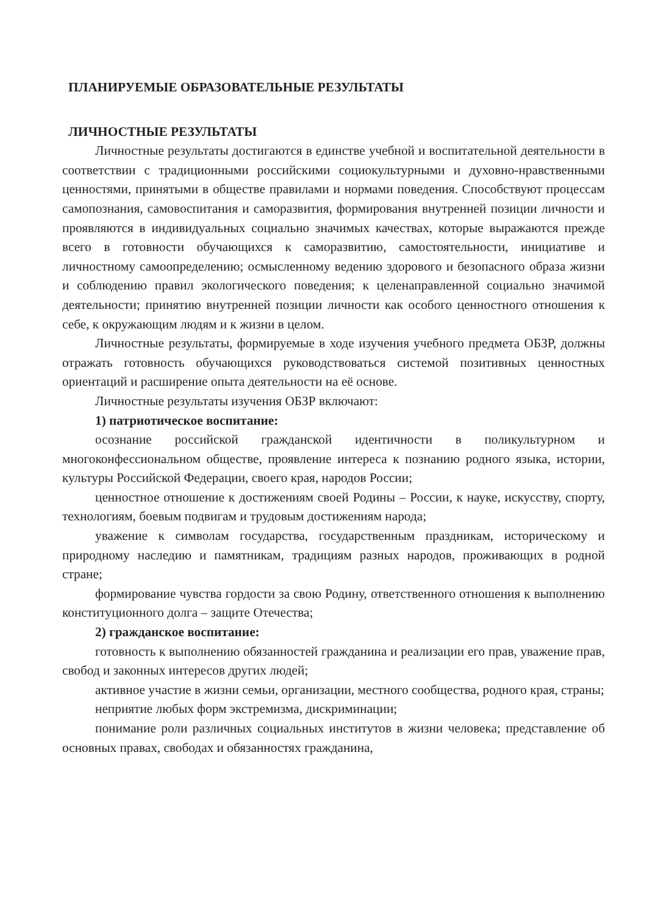ПЛАНИРУЕМЫЕ ОБРАЗОВАТЕЛЬНЫЕ РЕЗУЛЬТАТЫ
ЛИЧНОСТНЫЕ РЕЗУЛЬТАТЫ
Личностные результаты достигаются в единстве учебной и воспитательной деятельности в соответствии с традиционными российскими социокультурными и духовно-нравственными ценностями, принятыми в обществе правилами и нормами поведения. Способствуют процессам самопознания, самовоспитания и саморазвития, формирования внутренней позиции личности и проявляются в индивидуальных социально значимых качествах, которые выражаются прежде всего в готовности обучающихся к саморазвитию, самостоятельности, инициативе и личностному самоопределению; осмысленному ведению здорового и безопасного образа жизни и соблюдению правил экологического поведения; к целенаправленной социально значимой деятельности; принятию внутренней позиции личности как особого ценностного отношения к себе, к окружающим людям и к жизни в целом.
Личностные результаты, формируемые в ходе изучения учебного предмета ОБЗР, должны отражать готовность обучающихся руководствоваться системой позитивных ценностных ориентаций и расширение опыта деятельности на её основе.
Личностные результаты изучения ОБЗР включают:
1) патриотическое воспитание:
осознание российской гражданской идентичности в поликультурном и многоконфессиональном обществе, проявление интереса к познанию родного языка, истории, культуры Российской Федерации, своего края, народов России;
ценностное отношение к достижениям своей Родины – России, к науке, искусству, спорту, технологиям, боевым подвигам и трудовым достижениям народа;
уважение к символам государства, государственным праздникам, историческому и природному наследию и памятникам, традициям разных народов, проживающих в родной стране;
формирование чувства гордости за свою Родину, ответственного отношения к выполнению конституционного долга – защите Отечества;
2) гражданское воспитание:
готовность к выполнению обязанностей гражданина и реализации его прав, уважение прав, свобод и законных интересов других людей;
активное участие в жизни семьи, организации, местного сообщества, родного края, страны;
неприятие любых форм экстремизма, дискриминации;
понимание роли различных социальных институтов в жизни человека; представление об основных правах, свободах и обязанностях гражданина,